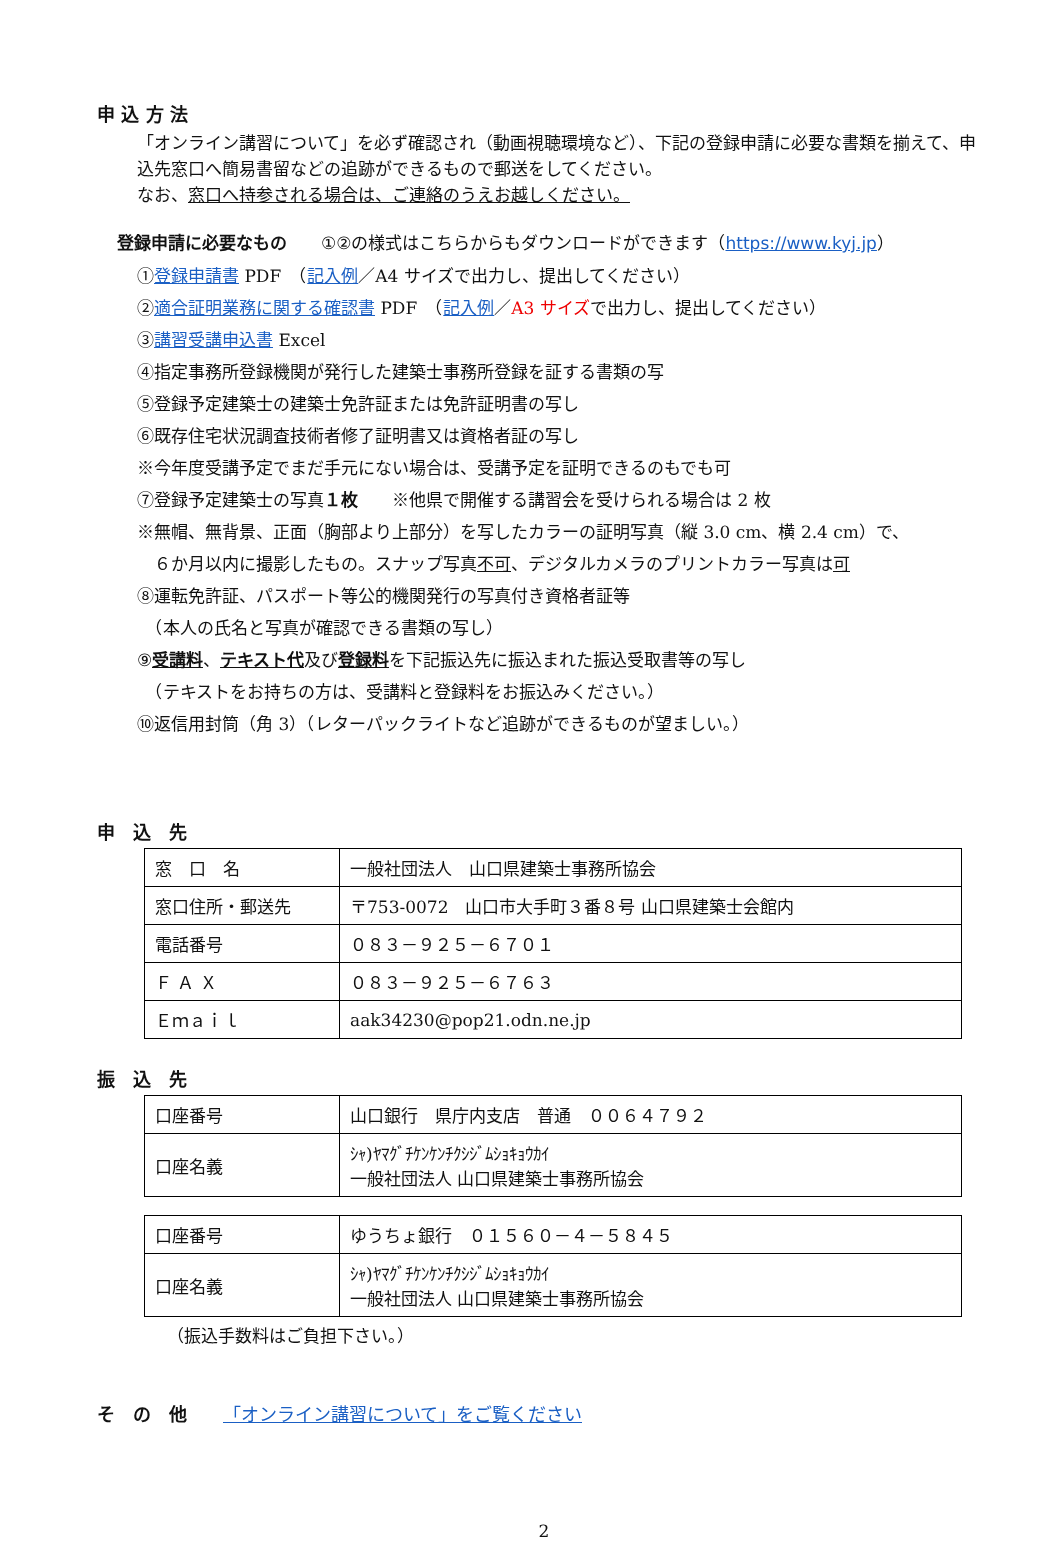申 込 方 法
「オンライン講習について」を必ず確認され（動画視聴環境など）、下記の登録申請に必要な書類を揃えて、申込先窓口へ簡易書留などの追跡ができるもので郵送をしてください。
なお、窓口へ持参される場合は、ご連絡のうえお越しください。
登録申請に必要なもの　　①②の様式はこちらからもダウンロードができます（https://www.kyj.jp）
①登録申請書 PDF　（記入例／A4 サイズで出力し、提出してください）
②適合証明業務に関する確認書 PDF　（記入例／A3 サイズで出力し、提出してください）
③講習受講申込書 Excel
④指定事務所登録機関が発行した建築士事務所登録を証する書類の写
⑤登録予定建築士の建築士免許証または免許証明書の写し
⑥既存住宅状況調査技術者修了証明書又は資格者証の写し
※今年度受講予定でまだ手元にない場合は、受講予定を証明できるのもでも可
⑦登録予定建築士の写真１枚　　※他県で開催する講習会を受けられる場合は 2 枚
※無帽、無背景、正面（胸部より上部分）を写したカラーの証明写真（縦 3.0 cm、横 2.4 cm）で、
　６か月以内に撮影したもの。スナップ写真不可、デジタルカメラのプリントカラー写真は可
⑧運転免許証、パスポート等公的機関発行の写真付き資格者証等
　（本人の氏名と写真が確認できる書類の写し）
⑨受講料、テキスト代及び登録料を下記振込先に振込まれた振込受取書等の写し
　（テキストをお持ちの方は、受講料と登録料をお振込みください。）
⑩返信用封筒（角 3）（レターパックライトなど追跡ができるものが望ましい。）
申　込　先
| 窓 口 名 | 一般社団法人 山口県建築士事務所協会 |
| 窓口住所・郵送先 | 〒753-0072 山口市大手町３番８号 山口県建築士会館内 |
| 電話番号 | ０８３－９２５－６７０１ |
| Ｆ Ａ Ｘ | ０８３－９２５－６７６３ |
| Ｅｍａｉｌ | aak34230@pop21.odn.ne.jp |
振　込　先
| 口座番号 | 山口銀行 県庁内支店 普通 ００６４７９２ |
| 口座名義 | ｼｬ)ﾔﾏｸﾞﾁｹﾝｹﾝﾁｸｼｼﾞﾑｼｮｷｮｳｶｲ 一般社団法人 山口県建築士事務所協会 |
| 口座番号 | ゆうちょ銀行 ０１５６０－４－５８４５ |
| 口座名義 | ｼｬ)ﾔﾏｸﾞﾁｹﾝｹﾝﾁｸｼｼﾞﾑｼｮｷｮｳｶｲ 一般社団法人 山口県建築士事務所協会 |
（振込手数料はご負担下さい。）
そ　の　他　　「オンライン講習について」をご覧ください
2